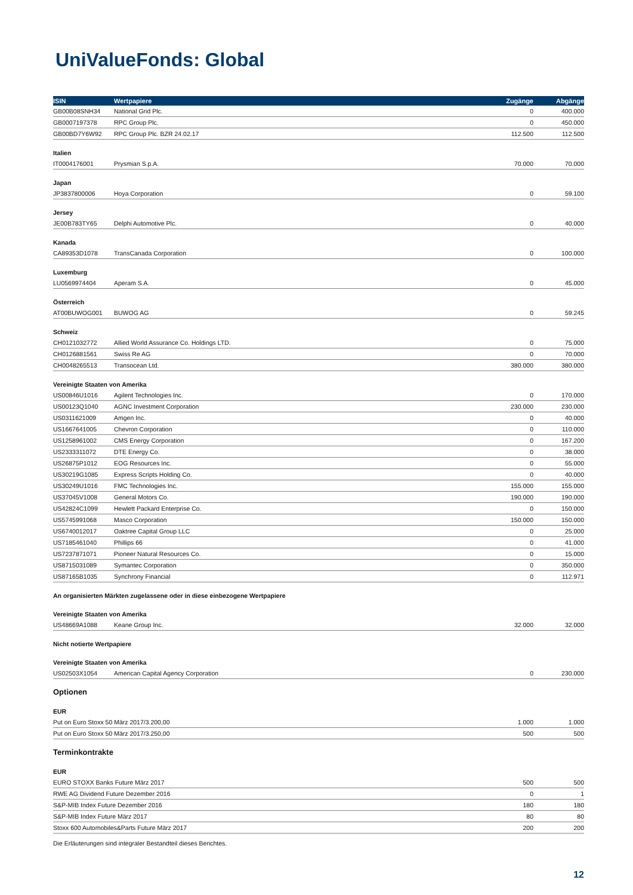UniValueFonds: Global
| ISIN | Wertpapiere | Zugänge | Abgänge |
| --- | --- | --- | --- |
| GB00B08SNH34 | National Grid Plc. | 0 | 400.000 |
| GB0007197378 | RPC Group Plc. | 0 | 450.000 |
| GB00BD7Y6W92 | RPC Group Plc. BZR 24.02.17 | 112.500 | 112.500 |
| Italien | | | |
| IT0004176001 | Prysmian S.p.A. | 70.000 | 70.000 |
| Japan | | | |
| JP3837800006 | Hoya Corporation | 0 | 59.100 |
| Jersey | | | |
| JE00B783TY65 | Delphi Automotive Plc. | 0 | 40.000 |
| Kanada | | | |
| CA89353D1078 | TransCanada Corporation | 0 | 100.000 |
| Luxemburg | | | |
| LU0569974404 | Aperam S.A. | 0 | 45.000 |
| Österreich | | | |
| AT00BUWOG001 | BUWOG AG | 0 | 59.245 |
| Schweiz | | | |
| CH0121032772 | Allied World Assurance Co. Holdings LTD. | 0 | 75.000 |
| CH0126881561 | Swiss Re AG | 0 | 70.000 |
| CH0048265513 | Transocean Ltd. | 380.000 | 380.000 |
| Vereinigte Staaten von Amerika | | | |
| US00846U1016 | Agilent Technologies Inc. | 0 | 170.000 |
| US00123Q1040 | AGNC Investment Corporation | 230.000 | 230.000 |
| US0311621009 | Amgen Inc. | 0 | 40.000 |
| US1667641005 | Chevron Corporation | 0 | 110.000 |
| US1258961002 | CMS Energy Corporation | 0 | 167.200 |
| US2333311072 | DTE Energy Co. | 0 | 38.000 |
| US26875P1012 | EOG Resources Inc. | 0 | 55.000 |
| US30219G1085 | Express Scripts Holding Co. | 0 | 40.000 |
| US30249U1016 | FMC Technologies Inc. | 155.000 | 155.000 |
| US37045V1008 | General Motors Co. | 190.000 | 190.000 |
| US42824C1099 | Hewlett Packard Enterprise Co. | 0 | 150.000 |
| US5745991068 | Masco Corporation | 150.000 | 150.000 |
| US6740012017 | Oaktree Capital Group LLC | 0 | 25.000 |
| US7185461040 | Phillips 66 | 0 | 41.000 |
| US7237871071 | Pioneer Natural Resources Co. | 0 | 15.000 |
| US8715031089 | Symantec Corporation | 0 | 350.000 |
| US87165B1035 | Synchrony Financial | 0 | 112.971 |
| An organisierten Märkten zugelassene oder in diese einbezogene Wertpapiere | | | |
| Vereinigte Staaten von Amerika | | | |
| US48669A1088 | Keane Group Inc. | 32.000 | 32.000 |
| Nicht notierte Wertpapiere | | | |
| Vereinigte Staaten von Amerika | | | |
| US02503X1054 | American Capital Agency Corporation | 0 | 230.000 |
| Optionen | | | |
| EUR | | | |
| Put on Euro Stoxx 50 März 2017/3.200,00 | | 1.000 | 1.000 |
| Put on Euro Stoxx 50 März 2017/3.250,00 | | 500 | 500 |
| Terminkontrakte | | | |
| EUR | | | |
| EURO STOXX Banks Future März 2017 | | 500 | 500 |
| RWE AG Dividend Future Dezember 2016 | | 0 | 1 |
| S&P-MIB Index Future Dezember 2016 | | 180 | 180 |
| S&P-MIB Index Future März 2017 | | 80 | 80 |
| Stoxx 600 Automobiles&Parts Future März 2017 | | 200 | 200 |
Die Erläuterungen sind integraler Bestandteil dieses Berichtes.
12